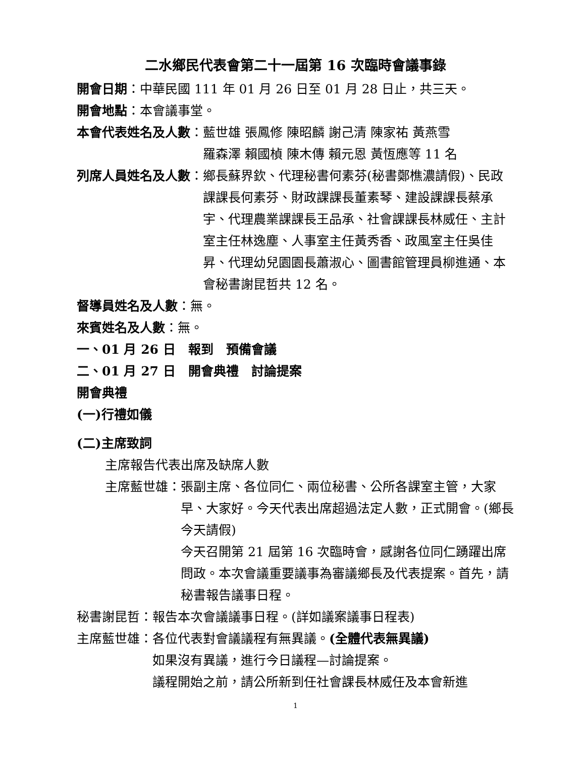二水鄉民代表會第二十一屆第 16 次臨時會議事錄
開會日期：中華民國 111 年 01 月 26 日至 01 月 28 日止，共三天。
開會地點：本會議事堂。
本會代表姓名及人數： 藍世雄 張鳳修 陳昭麟 謝己清 陳家祐 黃燕雪
羅森澤 賴國楨 陳木傳 賴元恩 黃恆應等 11 名
列席人員姓名及人數： 鄉長蘇界欽、代理秘書何素芬(秘書鄭樵濃請假)、民政課課長何素芬、財政課課長董素琴、建設課課長蔡承宇、代理農業課課長王品承、社會課課長林威任、主計室主任林逸塵、人事室主任黃秀香、政風室主任吳佳昇、代理幼兒園園長蕭淑心、圖書館管理員柳進通、本會秘書謝昆哲共 12 名。
督導員姓名及人數：無。
來賓姓名及人數：無。
一、01 月 26 日　報到　預備會議
二、01 月 27 日　開會典禮　討論提案
開會典禮
(一)行禮如儀
(二)主席致詞
主席報告代表出席及缺席人數
主席藍世雄： 張副主席、各位同仁、兩位秘書、公所各課室主管，大家早、大家好。今天代表出席超過法定人數，正式開會。(鄉長今天請假)
今天召開第 21 屆第 16 次臨時會，感謝各位同仁踴躍出席問政。本次會議重要議事為審議鄉長及代表提案。首先，請秘書報告議事日程。
秘書謝昆哲：報告本次會議議事日程。(詳如議案議事日程表)
主席藍世雄： 各位代表對會議議程有無異議。(全體代表無異議)
如果沒有異議，進行今日議程—討論提案。
議程開始之前，請公所新到任社會課長林威任及本會新進
1